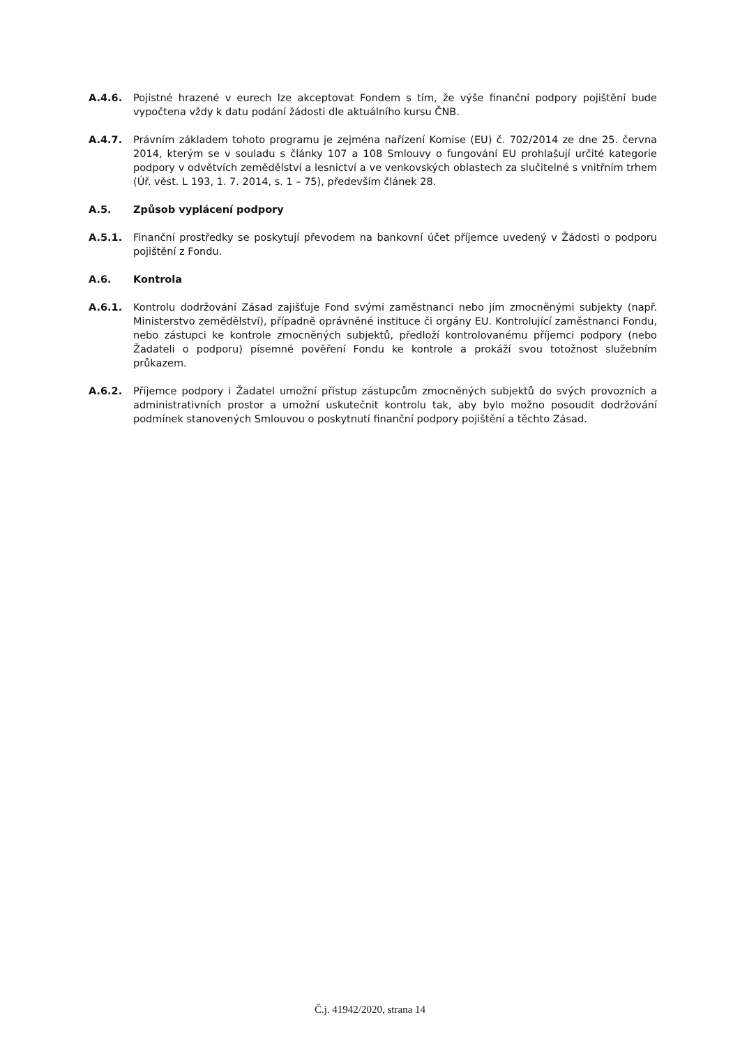A.4.6. Pojistné hrazené v eurech lze akceptovat Fondem s tím, že výše finanční podpory pojištění bude vypočtena vždy k datu podání žádosti dle aktuálního kursu ČNB.
A.4.7. Právním základem tohoto programu je zejména nařízení Komise (EU) č. 702/2014 ze dne 25. června 2014, kterým se v souladu s články 107 a 108 Smlouvy o fungování EU prohlašují určité kategorie podpory v odvětvích zemědělství a lesnictví a ve venkovských oblastech za slučitelné s vnitřním trhem (Úř. věst. L 193, 1. 7. 2014, s. 1 – 75), především článek 28.
A.5. Způsob vyplácení podpory
A.5.1. Finanční prostředky se poskytují převodem na bankovní účet příjemce uvedený v Žádosti o podporu pojištění z Fondu.
A.6. Kontrola
A.6.1. Kontrolu dodržování Zásad zajišťuje Fond svými zaměstnanci nebo jím zmocněnými subjekty (např. Ministerstvo zemědělství), případně oprávněné instituce či orgány EU. Kontrolující zaměstnanci Fondu, nebo zástupci ke kontrole zmocněných subjektů, předloží kontrolovanému příjemci podpory (nebo Žadateli o podporu) písemné pověření Fondu ke kontrole a prokáží svou totožnost služebním průkazem.
A.6.2. Příjemce podpory i Žadatel umožní přístup zástupcům zmocněných subjektů do svých provozních a administrativních prostor a umožní uskutečnit kontrolu tak, aby bylo možno posoudit dodržování podmínek stanovených Smlouvou o poskytnutí finanční podpory pojištění a těchto Zásad.
Č.j. 41942/2020, strana 14